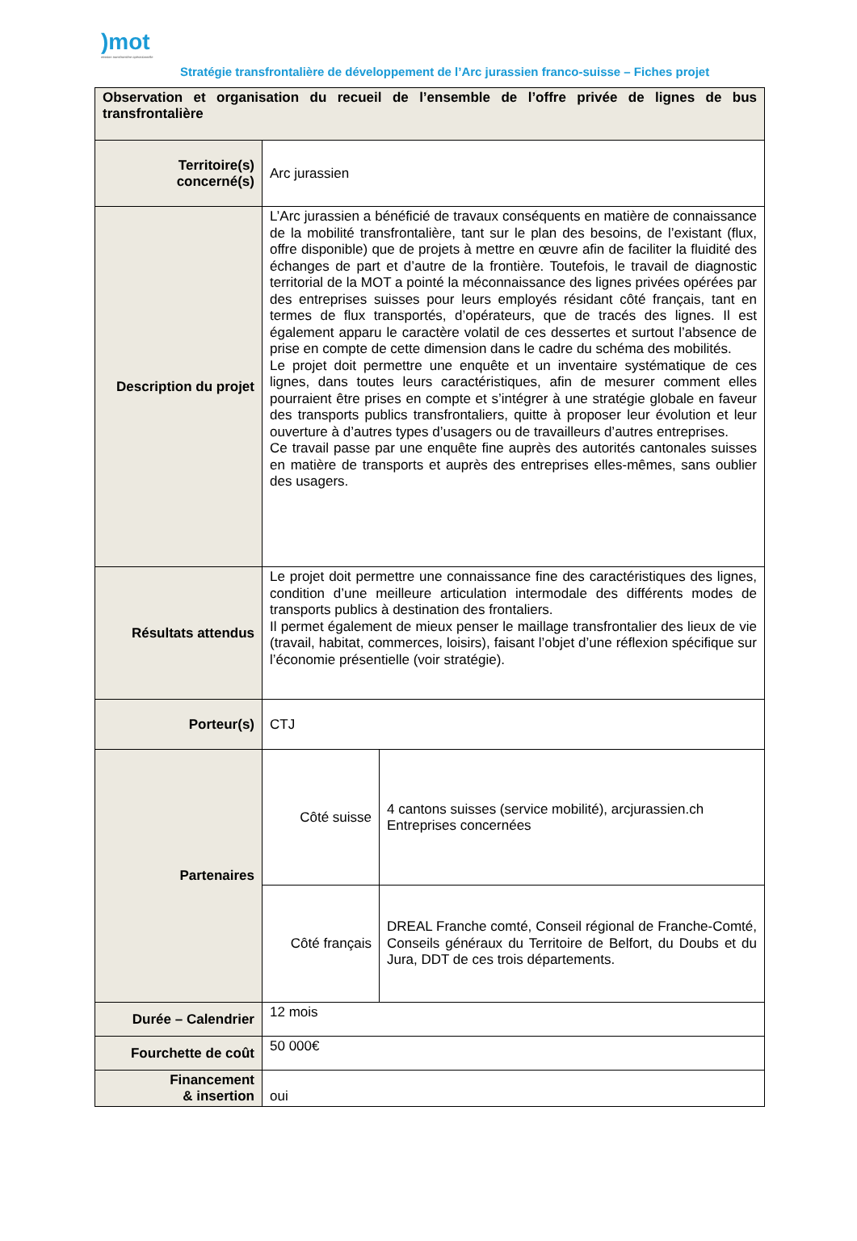)mot
mission transfrontière opérationnelle
Stratégie transfrontalière de développement de l’Arc jurassien franco-suisse – Fiches projet
| Observation et organisation du recueil de l’ensemble de l’offre privée de lignes de bus transfrontalière | | |
| Territoire(s) concerné(s) | Arc jurassien | |
| Description du projet | L’Arc jurassien a bénéficié de travaux conséquents en matière de connaissance de la mobilité transfrontalière, tant sur le plan des besoins, de l’existant (flux, offre disponible) que de projets à mettre en œuvre afin de faciliter la fluidité des échanges de part et d’autre de la frontière. Toutefois, le travail de diagnostic territorial de la MOT a pointé la méconnaissance des lignes privées opérées par des entreprises suisses pour leurs employés résidant côté français, tant en termes de flux transportés, d’opérateurs, que de tracés des lignes. Il est également apparu le caractère volatil de ces dessertes et surtout l’absence de prise en compte de cette dimension dans le cadre du schéma des mobilités. Le projet doit permettre une enquête et un inventaire systématique de ces lignes, dans toutes leurs caractéristiques, afin de mesurer comment elles pourraient être prises en compte et s’intégrer à une stratégie globale en faveur des transports publics transfrontaliers, quitte à proposer leur évolution et leur ouverture à d’autres types d’usagers ou de travailleurs d’autres entreprises. Ce travail passe par une enquête fine auprès des autorités cantonales suisses en matière de transports et auprès des entreprises elles-mêmes, sans oublier des usagers. | |
| Résultats attendus | Le projet doit permettre une connaissance fine des caractéristiques des lignes, condition d’une meilleure articulation intermodale des différents modes de transports publics à destination des frontaliers. Il permet également de mieux penser le maillage transfrontalier des lieux de vie (travail, habitat, commerces, loisirs), faisant l’objet d’une réflexion spécifique sur l’économie présentielle (voir stratégie). | |
| Porteur(s) | CTJ | |
| Partenaires | Côté suisse | 4 cantons suisses (service mobilité), arcjurassien.ch Entreprises concernées |
| | Côté français | DREAL Franche comté, Conseil régional de Franche-Comté, Conseils généraux du Territoire de Belfort, du Doubs et du Jura, DDT de ces trois départements. |
| Durée – Calendrier | 12 mois | |
| Fourchette de coût | 50 000€ | |
| Financement & insertion | oui | |